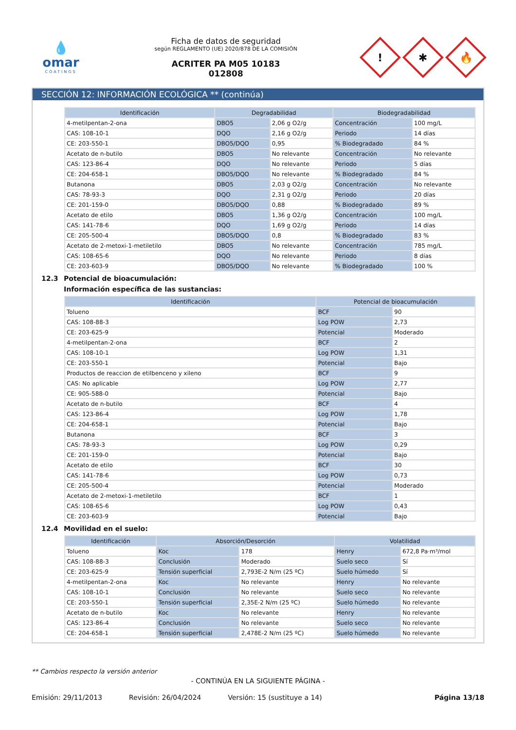💧
omar
COATINGS
Ficha de datos de seguridad
según REGLAMENTO (UE) 2020/878 DE LA COMISIÓN
ACRITER PA M05 10183
012808
!
✱
🔥
SECCIÓN 12: INFORMACIÓN ECOLÓGICA ** (continúa)
| Identificación | Degradabilidad | | Biodegradabilidad | |
| --- | --- | --- | --- | --- |
| 4-metilpentan-2-ona | DBO5 | 2,06 g O2/g | Concentración | 100 mg/L |
| CAS: 108-10-1 | DQO | 2,16 g O2/g | Periodo | 14 días |
| CE: 203-550-1 | DBO5/DQO | 0,95 | % Biodegradado | 84 % |
| Acetato de n-butilo | DBO5 | No relevante | Concentración | No relevante |
| CAS: 123-86-4 | DQO | No relevante | Periodo | 5 días |
| CE: 204-658-1 | DBO5/DQO | No relevante | % Biodegradado | 84 % |
| Butanona | DBO5 | 2,03 g O2/g | Concentración | No relevante |
| CAS: 78-93-3 | DQO | 2,31 g O2/g | Periodo | 20 días |
| CE: 201-159-0 | DBO5/DQO | 0,88 | % Biodegradado | 89 % |
| Acetato de etilo | DBO5 | 1,36 g O2/g | Concentración | 100 mg/L |
| CAS: 141-78-6 | DQO | 1,69 g O2/g | Periodo | 14 días |
| CE: 205-500-4 | DBO5/DQO | 0,8 | % Biodegradado | 83 % |
| Acetato de 2-metoxi-1-metiletilo | DBO5 | No relevante | Concentración | 785 mg/L |
| CAS: 108-65-6 | DQO | No relevante | Periodo | 8 días |
| CE: 203-603-9 | DBO5/DQO | No relevante | % Biodegradado | 100 % |
12.3 Potencial de bioacumulación:
Información específica de las sustancias:
| Identificación | Potencial de bioacumulación | |
| --- | --- | --- |
| Tolueno | BCF | 90 |
| CAS: 108-88-3 | Log POW | 2,73 |
| CE: 203-625-9 | Potencial | Moderado |
| 4-metilpentan-2-ona | BCF | 2 |
| CAS: 108-10-1 | Log POW | 1,31 |
| CE: 203-550-1 | Potencial | Bajo |
| Productos de reaccion de etilbenceno y xileno | BCF | 9 |
| CAS: No aplicable | Log POW | 2,77 |
| CE: 905-588-0 | Potencial | Bajo |
| Acetato de n-butilo | BCF | 4 |
| CAS: 123-86-4 | Log POW | 1,78 |
| CE: 204-658-1 | Potencial | Bajo |
| Butanona | BCF | 3 |
| CAS: 78-93-3 | Log POW | 0,29 |
| CE: 201-159-0 | Potencial | Bajo |
| Acetato de etilo | BCF | 30 |
| CAS: 141-78-6 | Log POW | 0,73 |
| CE: 205-500-4 | Potencial | Moderado |
| Acetato de 2-metoxi-1-metiletilo | BCF | 1 |
| CAS: 108-65-6 | Log POW | 0,43 |
| CE: 203-603-9 | Potencial | Bajo |
12.4 Movilidad en el suelo:
| Identificación | Absorción/Desorción | | Volatilidad | |
| --- | --- | --- | --- | --- |
| Tolueno | Koc | 178 | Henry | 672,8 Pa·m³/mol |
| CAS: 108-88-3 | Conclusión | Moderado | Suelo seco | Sí |
| CE: 203-625-9 | Tensión superficial | 2,793E-2 N/m (25 ºC) | Suelo húmedo | Sí |
| 4-metilpentan-2-ona | Koc | No relevante | Henry | No relevante |
| CAS: 108-10-1 | Conclusión | No relevante | Suelo seco | No relevante |
| CE: 203-550-1 | Tensión superficial | 2,35E-2 N/m (25 ºC) | Suelo húmedo | No relevante |
| Acetato de n-butilo | Koc | No relevante | Henry | No relevante |
| CAS: 123-86-4 | Conclusión | No relevante | Suelo seco | No relevante |
| CE: 204-658-1 | Tensión superficial | 2,478E-2 N/m (25 ºC) | Suelo húmedo | No relevante |
** Cambios respecto la versión anterior
- CONTINÚA EN LA SIGUIENTE PÁGINA -
Emisión: 29/11/2013 Revisión: 26/04/2024 Versión: 15 (sustituye a 14) Página 13/18